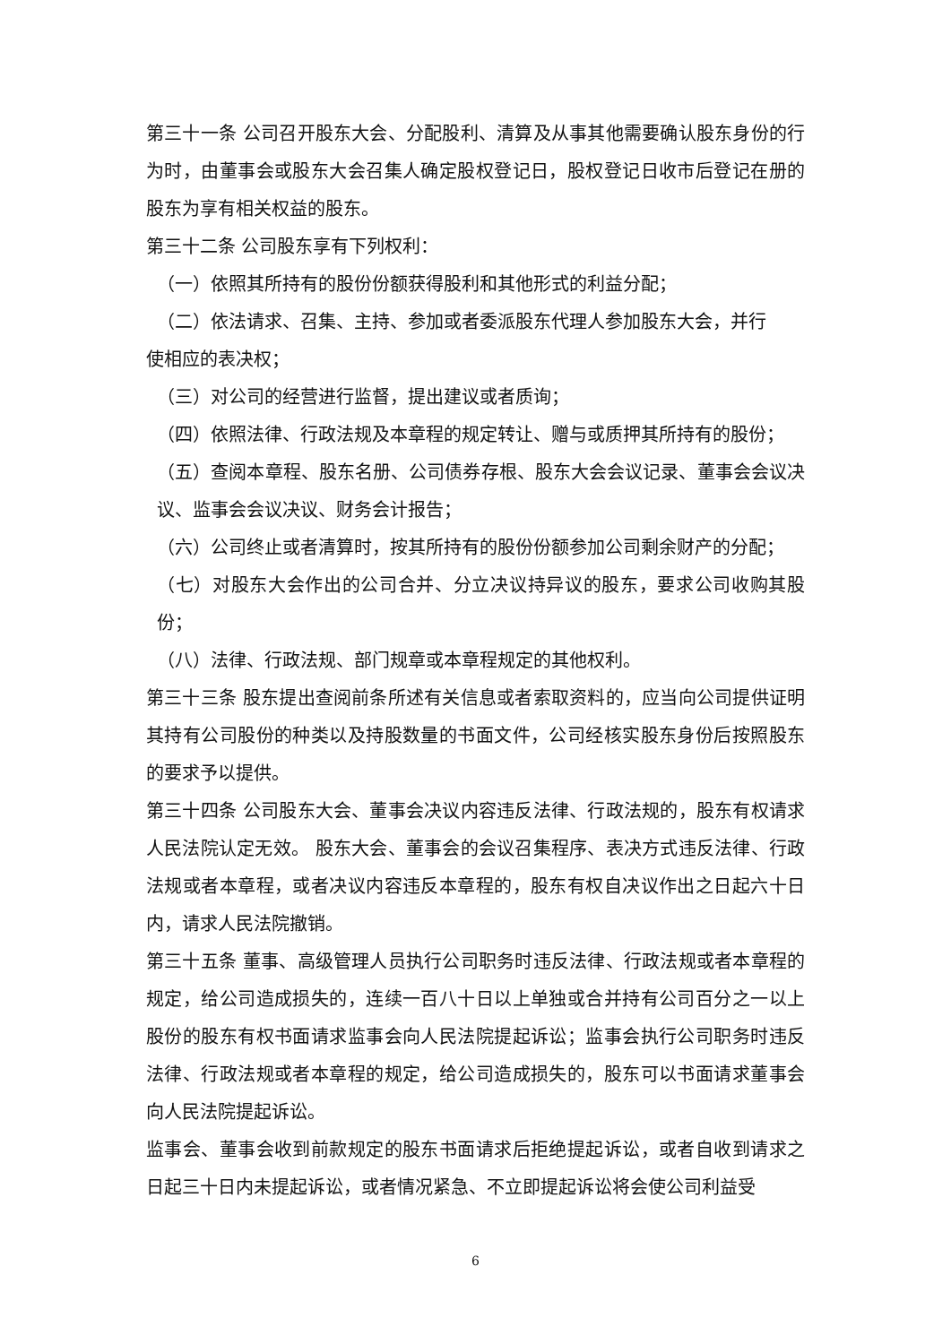第三十一条 公司召开股东大会、分配股利、清算及从事其他需要确认股东身份的行为时，由董事会或股东大会召集人确定股权登记日，股权登记日收市后登记在册的股东为享有相关权益的股东。
第三十二条 公司股东享有下列权利：
（一）依照其所持有的股份份额获得股利和其他形式的利益分配；
（二）依法请求、召集、主持、参加或者委派股东代理人参加股东大会，并行
使相应的表决权；
（三）对公司的经营进行监督，提出建议或者质询；
（四）依照法律、行政法规及本章程的规定转让、赠与或质押其所持有的股份；
（五）查阅本章程、股东名册、公司债券存根、股东大会会议记录、董事会会议决议、监事会会议决议、财务会计报告；
（六）公司终止或者清算时，按其所持有的股份份额参加公司剩余财产的分配；
（七）对股东大会作出的公司合并、分立决议持异议的股东，要求公司收购其股份；
（八）法律、行政法规、部门规章或本章程规定的其他权利。
第三十三条 股东提出查阅前条所述有关信息或者索取资料的，应当向公司提供证明其持有公司股份的种类以及持股数量的书面文件，公司经核实股东身份后按照股东的要求予以提供。
第三十四条 公司股东大会、董事会决议内容违反法律、行政法规的，股东有权请求人民法院认定无效。 股东大会、董事会的会议召集程序、表决方式违反法律、行政法规或者本章程，或者决议内容违反本章程的，股东有权自决议作出之日起六十日内，请求人民法院撤销。
第三十五条 董事、高级管理人员执行公司职务时违反法律、行政法规或者本章程的规定，给公司造成损失的，连续一百八十日以上单独或合并持有公司百分之一以上股份的股东有权书面请求监事会向人民法院提起诉讼；监事会执行公司职务时违反法律、行政法规或者本章程的规定，给公司造成损失的，股东可以书面请求董事会向人民法院提起诉讼。
监事会、董事会收到前款规定的股东书面请求后拒绝提起诉讼，或者自收到请求之日起三十日内未提起诉讼，或者情况紧急、不立即提起诉讼将会使公司利益受
6